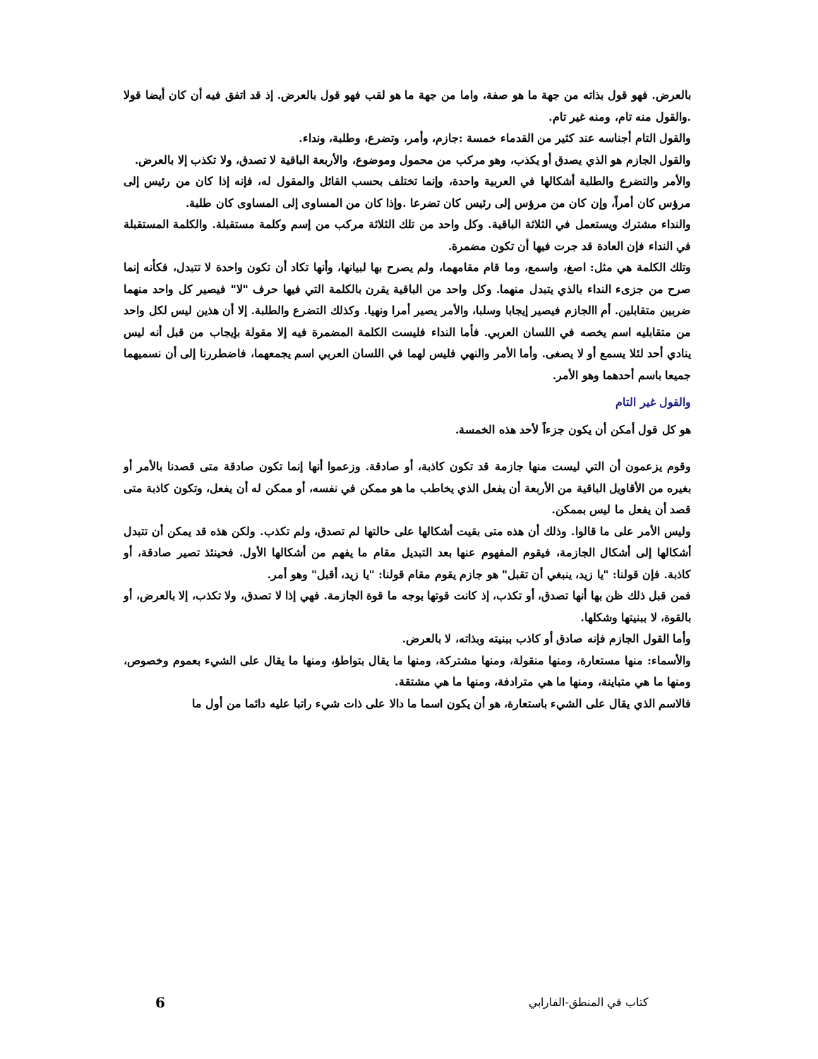بالعرض. فهو قول بذاته من جهة ما هو صفة، واما من جهة ما هو لقب فهو قول بالعرض. إذ قد اتفق فيه أن كان أيضا قولا .والقول منه تام، ومنه غير تام.
والقول التام أجناسه عند كثير من القدماء خمسة :جازم، وأمر، وتضرع، وطلبة، ونداء.
والقول الجازم هو الذي يصدق أو يكذب، وهو مركب من محمول وموضوع، والأربعة الباقية لا تصدق، ولا تكذب إلا بالعرض.
والأمر والتضرع والطلبة أشكالها في العربية واحدة، وإنما تختلف بحسب القائل والمقول له، فإنه إذا كان من رئيس إلى مرؤس كان أمراً، وإن كان من مرؤس إلى رئيس كان تضرعا .وإذا كان من المساوى إلى المساوى كان طلبة.
والنداء مشترك ويستعمل في الثلاثة الباقية. وكل واحد من تلك الثلاثة مركب من إسم وكلمة مستقبلة. والكلمة المستقبلة في النداء فإن العادة قد جرت فيها أن تكون مضمرة.
وتلك الكلمة هي مثل: اصغ، واسمع، وما قام مقامهما، ولم يصرح بها لبيانها، وأنها تكاد أن تكون واحدة لا تتبدل، فكأنه إنما صرح من جزىء النداء بالذي يتبدل منهما. وكل واحد من الباقية يقرن بالكلمة التي فيها حرف "لا" فيصير كل واحد منهما ضربين متقابلين. أم االجازم فيصير إيجابا وسلبا، والأمر يصير أمرا ونهيا. وكذلك التضرع والطلبة. إلا أن هذين ليس لكل واحد من متقابليه اسم يخصه في اللسان العربي. فأما النداء فليست الكلمة المضمرة فيه إلا مقولة بإيجاب من قبل أنه ليس ينادي أحد لئلا يسمع أو لا يصغى. وأما الأمر والنهي فليس لهما في اللسان العربي اسم يجمعهما، فاضطررنا إلى أن نسميهما جميعا باسم أحدهما وهو الأمر.
والقول غير التام
هو كل قول أمكن أن يكون جزءاً لأحد هذه الخمسة.
وقوم يزعمون أن التي ليست منها جازمة قد تكون كاذبة، أو صادقة. وزعموا أنها إنما تكون صادقة متى قصدنا بالأمر أو بغيره من الأقاويل الباقية من الأربعة أن يفعل الذي يخاطب ما هو ممكن في نفسه، أو ممكن له أن يفعل، وتكون كاذبة متى قصد أن يفعل ما ليس بممكن.
وليس الأمر على ما قالوا. وذلك أن هذه متى بقيت أشكالها على حالتها لم تصدق، ولم تكذب. ولكن هذه قد يمكن أن تتبدل أشكالها إلى أشكال الجازمة، فيقوم المفهوم عنها بعد التبديل مقام ما يفهم من أشكالها الأول. فحينئذ تصير صادقة، أو كاذبة. فإن قولنا: "يا زيد، ينبغي أن تقبل" هو جازم يقوم مقام قولنا: "يا زيد، أقبل" وهو أمر.
فمن قبل ذلك ظن بها أنها تصدق، أو تكذب، إذ كانت قوتها بوجه ما قوة الجازمة. فهي إذا لا تصدق، ولا تكذب، إلا بالعرض، أو بالقوة، لا ببنيتها وشكلها.
وأما القول الجازم فإنه صادق أو كاذب ببنيته وبذاته، لا بالعرض.
والأسماء: منها مستعارة، ومنها منقولة، ومنها مشتركة، ومنها ما يقال بتواطؤ، ومنها ما يقال على الشيء بعموم وخصوص، ومنها ما هي متباينة، ومنها ما هي مترادفة، ومنها ما هي مشتقة.
فالاسم الذي يقال على الشيء باستعارة، هو أن يكون اسما ما دالا على ذات شيء راتبا عليه دائما من أول ما
كتاب في المنطق-الفارابي 6